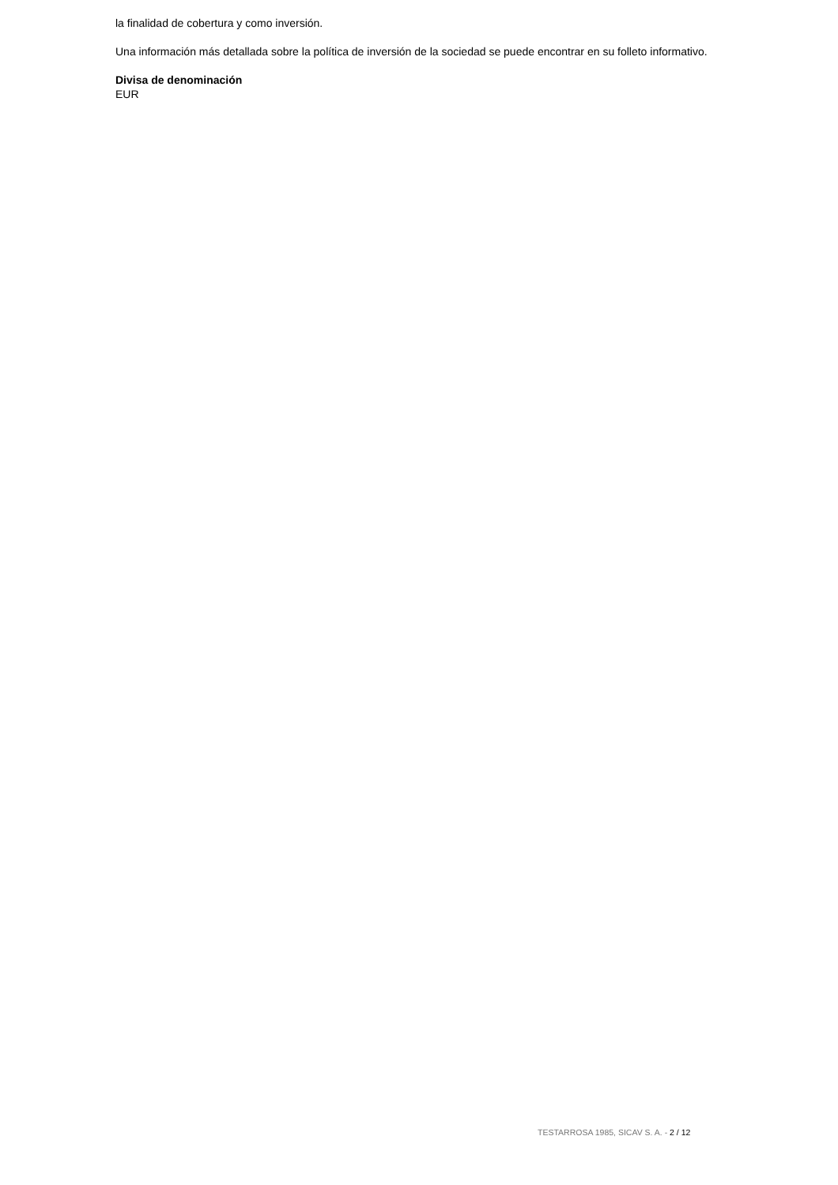la finalidad de cobertura y como inversión.
Una información más detallada sobre la política de inversión de la sociedad se puede encontrar en su folleto informativo.
Divisa de denominación
EUR
TESTARROSA 1985, SICAV S. A. - 2 / 12